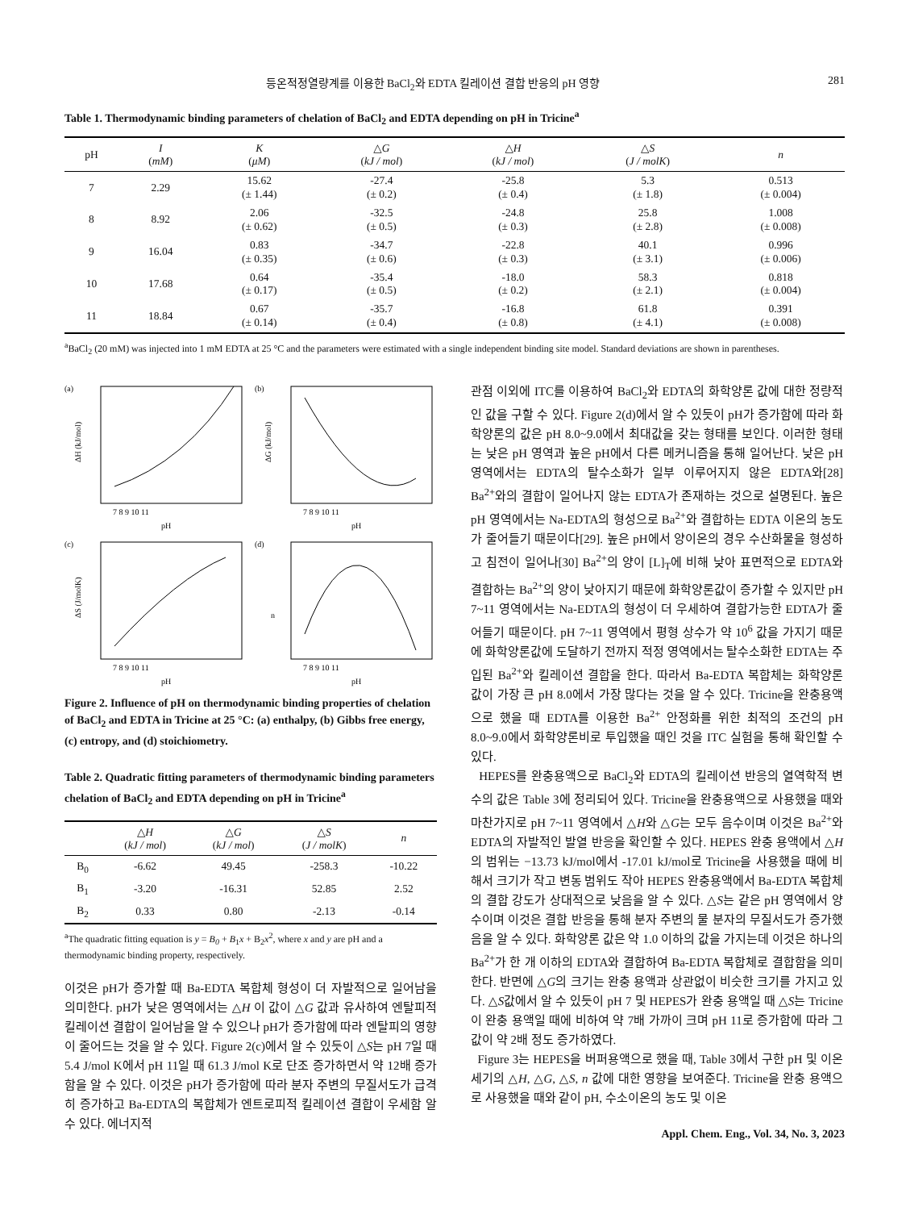등온적정열량계를 이용한 BaCl<sub>2</sub>와 EDTA 킬레이션 결합 반응의 pH 영향 281
Table 1. Thermodynamic binding parameters of chelation of BaCl<sub>2</sub> and EDTA depending on pH in Tricine<sup>a</sup>
| pH | I ( mM ) | K ( μM ) | △ G ( kJ / mol ) | △ H ( kJ / mol ) | △ S ( J / molK ) | n |
| --- | --- | --- | --- | --- | --- | --- |
| 7 | 2.29 | 15.62 (± 1.44) | -27.4 (± 0.2) | -25.8 (± 0.4) | 5.3 (± 1.8) | 0.513 (± 0.004) |
| 8 | 8.92 | 2.06 (± 0.62) | -32.5 (± 0.5) | -24.8 (± 0.3) | 25.8 (± 2.8) | 1.008 (± 0.008) |
| 9 | 16.04 | 0.83 (± 0.35) | -34.7 (± 0.6) | -22.8 (± 0.3) | 40.1 (± 3.1) | 0.996 (± 0.006) |
| 10 | 17.68 | 0.64 (± 0.17) | -35.4 (± 0.5) | -18.0 (± 0.2) | 58.3 (± 2.1) | 0.818 (± 0.004) |
| 11 | 18.84 | 0.67 (± 0.14) | -35.7 (± 0.4) | -16.8 (± 0.8) | 61.8 (± 4.1) | 0.391 (± 0.008) |
<sup>a</sup> BaCl<sub>2</sub> (20 mM) was injected into 1 mM EDTA at 25 °C and the parameters were estimated with a single independent binding site model. Standard deviations are shown in parentheses.
(a)
ΔH (kJ/mol)
7 8 9 10 11
pH
(b)
ΔG (kJ/mol)
7 8 9 10 11
pH
(c)
ΔS (J/molK)
7 8 9 10 11
pH
(d)
n
7 8 9 10 11
pH
Figure 2. Influence of pH on thermodynamic binding properties of chelation of BaCl<sub>2</sub> and EDTA in Tricine at 25 °C: (a) enthalpy, (b) Gibbs free energy, (c) entropy, and (d) stoichiometry.
Table 2. Quadratic fitting parameters of thermodynamic binding parameters chelation of BaCl<sub>2</sub> and EDTA depending on pH in Tricine<sup>a</sup>
| | △ H ( kJ / mol ) | △ G ( kJ / mol ) | △ S ( J / molK ) | n |
| --- | --- | --- | --- | --- |
| B<sub>0</sub> | -6.62 | 49.45 | -258.3 | -10.22 |
| B<sub>1</sub> | -3.20 | -16.31 | 52.85 | 2.52 |
| B<sub>2</sub> | 0.33 | 0.80 | -2.13 | -0.14 |
<sup>a</sup> The quadratic fitting equation is y = B<sub>0</sub> + B<sub>1</sub>x + B<sub>2</sub>x<sup>2</sup>, where x and y are pH and a thermodynamic binding property, respectively.
이것은 pH가 증가할 때 Ba-EDTA 복합체 형성이 더 자발적으로 일어남을 의미한다. pH가 낮은 영역에서는 △H 이 값이 △G 값과 유사하여 엔탈피적 킬레이션 결합이 일어남을 알 수 있으나 pH가 증가함에 따라 엔탈피의 영향이 줄어드는 것을 알 수 있다. Figure 2(c)에서 알 수 있듯이 △S는 pH 7일 때 5.4 J/mol K에서 pH 11일 때 61.3 J/mol K로 단조 증가하면서 약 12배 증가함을 알 수 있다. 이것은 pH가 증가함에 따라 분자 주변의 무질서도가 급격히 증가하고 Ba-EDTA의 복합체가 엔트로피적 킬레이션 결합이 우세함 알 수 있다. 에너지적
관점 이외에 ITC를 이용하여 BaCl<sub>2</sub>와 EDTA의 화학양론 값에 대한 정량적인 값을 구할 수 있다. Figure 2(d)에서 알 수 있듯이 pH가 증가함에 따라 화학양론의 값은 pH 8.0~9.0에서 최대값을 갖는 형태를 보인다. 이러한 형태는 낮은 pH 영역과 높은 pH에서 다른 메커니즘을 통해 일어난다. 낮은 pH 영역에서는 EDTA의 탈수소화가 일부 이루어지지 않은 EDTA와[28] Ba<sup>2+</sup>와의 결합이 일어나지 않는 EDTA가 존재하는 것으로 설명된다. 높은 pH 영역에서는 Na-EDTA의 형성으로 Ba<sup>2+</sup>와 결합하는 EDTA 이온의 농도가 줄어들기 때문이다[29]. 높은 pH에서 양이온의 경우 수산화물을 형성하고 침전이 일어나[30] Ba<sup>2+</sup>의 양이 [L]<sub>T</sub>에 비해 낮아 표면적으로 EDTA와 결합하는 Ba<sup>2+</sup>의 양이 낮아지기 때문에 화학양론값이 증가할 수 있지만 pH 7~11 영역에서는 Na-EDTA의 형성이 더 우세하여 결합가능한 EDTA가 줄어들기 때문이다. pH 7~11 영역에서 평형 상수가 약 10<sup>6</sup> 값을 가지기 때문에 화학양론값에 도달하기 전까지 적정 영역에서는 탈수소화한 EDTA는 주입된 Ba<sup>2+</sup>와 킬레이션 결합을 한다. 따라서 Ba-EDTA 복합체는 화학양론 값이 가장 큰 pH 8.0에서 가장 많다는 것을 알 수 있다. Tricine을 완충용액으로 했을 때 EDTA를 이용한 Ba<sup>2+</sup> 안정화를 위한 최적의 조건의 pH 8.0~9.0에서 화학양론비로 투입했을 때인 것을 ITC 실험을 통해 확인할 수 있다.
HEPES를 완충용액으로 BaCl<sub>2</sub>와 EDTA의 킬레이션 반응의 열역학적 변수의 값은 Table 3에 정리되어 있다. Tricine을 완충용액으로 사용했을 때와 마찬가지로 pH 7~11 영역에서 △H와 △G는 모두 음수이며 이것은 Ba<sup>2+</sup>와 EDTA의 자발적인 발열 반응을 확인할 수 있다. HEPES 완충 용액에서 △H의 범위는 −13.73 kJ/mol에서 -17.01 kJ/mol로 Tricine을 사용했을 때에 비해서 크기가 작고 변동 범위도 작아 HEPES 완충용액에서 Ba-EDTA 복합체의 결합 강도가 상대적으로 낮음을 알 수 있다. △S는 같은 pH 영역에서 양수이며 이것은 결합 반응을 통해 분자 주변의 물 분자의 무질서도가 증가했음을 알 수 있다. 화학양론 값은 약 1.0 이하의 값을 가지는데 이것은 하나의 Ba<sup>2+</sup>가 한 개 이하의 EDTA와 결합하여 Ba-EDTA 복합체로 결합함을 의미한다. 반면에 △G의 크기는 완충 용액과 상관없이 비슷한 크기를 가지고 있다. △S값에서 알 수 있듯이 pH 7 및 HEPES가 완충 용액일 때 △S는 Tricine이 완충 용액일 때에 비하여 약 7배 가까이 크며 pH 11로 증가함에 따라 그 값이 약 2배 정도 증가하였다.
Figure 3는 HEPES을 버퍼용액으로 했을 때, Table 3에서 구한 pH 및 이온세기의 △H, △G, △S, n 값에 대한 영향을 보여준다. Tricine을 완충 용액으로 사용했을 때와 같이 pH, 수소이온의 농도 및 이온
Appl. Chem. Eng., Vol. 34, No. 3, 2023